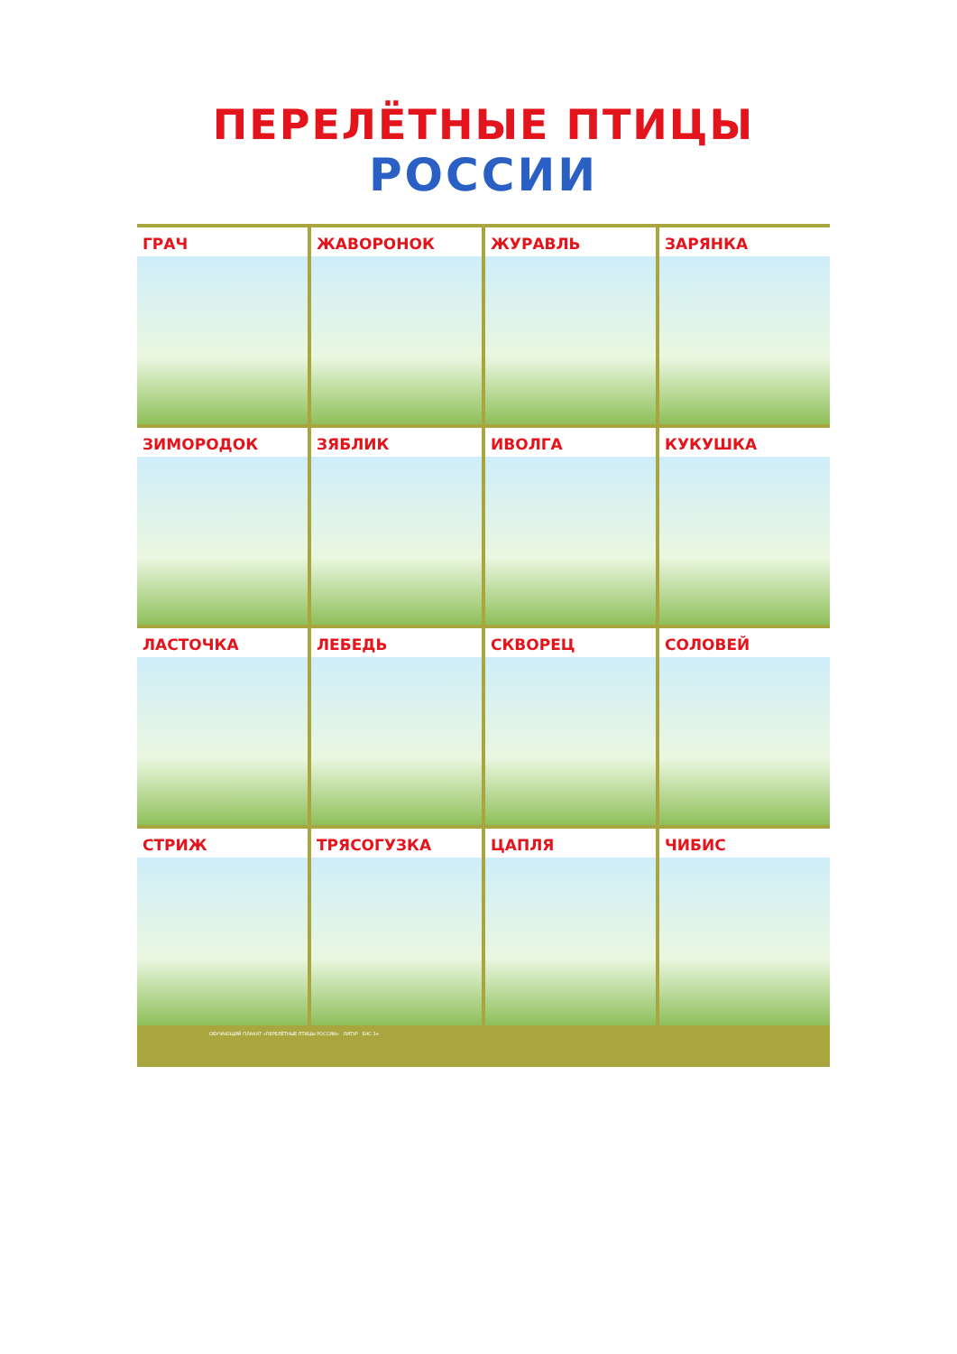ПЕРЕЛЁТНЫЕ ПТИЦЫ
РОССИИ
ГРАЧ
ЖАВОРОНОК
ЖУРАВЛЬ
ЗАРЯНКА
ЗИМОРОДОК
ЗЯБЛИК
ИВОЛГА
КУКУШКА
ЛАСТОЧКА
ЛЕБЕДЬ
СКВОРЕЦ
СОЛОВЕЙ
СТРИЖ
ТРЯСОГУЗКА
ЦАПЛЯ
ЧИБИС
ОБУЧАЮЩИЙ ПЛАКАТ «ПЕРЕЛЁТНЫЕ ПТИЦЫ РОССИИ» ЛИТУР EAC 3+